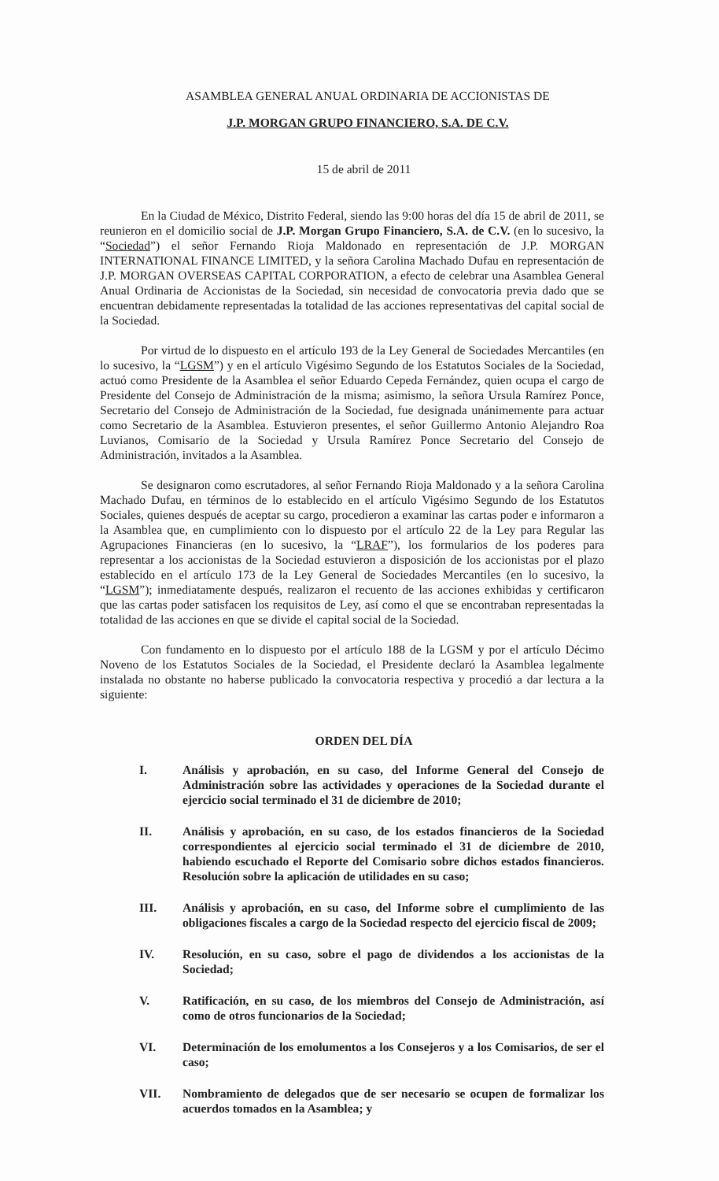ASAMBLEA GENERAL ANUAL ORDINARIA DE ACCIONISTAS DE
J.P. MORGAN GRUPO FINANCIERO, S.A. DE C.V.
15 de abril de 2011
En la Ciudad de México, Distrito Federal, siendo las 9:00 horas del día 15 de abril de 2011, se reunieron en el domicilio social de J.P. Morgan Grupo Financiero, S.A. de C.V. (en lo sucesivo, la “Sociedad”) el señor Fernando Rioja Maldonado en representación de J.P. MORGAN INTERNATIONAL FINANCE LIMITED, y la señora Carolina Machado Dufau en representación de J.P. MORGAN OVERSEAS CAPITAL CORPORATION, a efecto de celebrar una Asamblea General Anual Ordinaria de Accionistas de la Sociedad, sin necesidad de convocatoria previa dado que se encuentran debidamente representadas la totalidad de las acciones representativas del capital social de la Sociedad.
Por virtud de lo dispuesto en el artículo 193 de la Ley General de Sociedades Mercantiles (en lo sucesivo, la “LGSM”) y en el artículo Vigésimo Segundo de los Estatutos Sociales de la Sociedad, actuó como Presidente de la Asamblea el señor Eduardo Cepeda Fernández, quien ocupa el cargo de Presidente del Consejo de Administración de la misma; asimismo, la señora Ursula Ramírez Ponce, Secretario del Consejo de Administración de la Sociedad, fue designada unánimemente para actuar como Secretario de la Asamblea. Estuvieron presentes, el señor Guillermo Antonio Alejandro Roa Luvianos, Comisario de la Sociedad y Ursula Ramírez Ponce Secretario del Consejo de Administración, invitados a la Asamblea.
Se designaron como escrutadores, al señor Fernando Rioja Maldonado y a la señora Carolina Machado Dufau, en términos de lo establecido en el artículo Vigésimo Segundo de los Estatutos Sociales, quienes después de aceptar su cargo, procedieron a examinar las cartas poder e informaron a la Asamblea que, en cumplimiento con lo dispuesto por el artículo 22 de la Ley para Regular las Agrupaciones Financieras (en lo sucesivo, la “LRAF”), los formularios de los poderes para representar a los accionistas de la Sociedad estuvieron a disposición de los accionistas por el plazo establecido en el artículo 173 de la Ley General de Sociedades Mercantiles (en lo sucesivo, la “LGSM”); inmediatamente después, realizaron el recuento de las acciones exhibidas y certificaron que las cartas poder satisfacen los requisitos de Ley, así como el que se encontraban representadas la totalidad de las acciones en que se divide el capital social de la Sociedad.
Con fundamento en lo dispuesto por el artículo 188 de la LGSM y por el artículo Décimo Noveno de los Estatutos Sociales de la Sociedad, el Presidente declaró la Asamblea legalmente instalada no obstante no haberse publicado la convocatoria respectiva y procedió a dar lectura a la siguiente:
ORDEN DEL DÍA
I. Análisis y aprobación, en su caso, del Informe General del Consejo de Administración sobre las actividades y operaciones de la Sociedad durante el ejercicio social terminado el 31 de diciembre de 2010;
II. Análisis y aprobación, en su caso, de los estados financieros de la Sociedad correspondientes al ejercicio social terminado el 31 de diciembre de 2010, habiendo escuchado el Reporte del Comisario sobre dichos estados financieros. Resolución sobre la aplicación de utilidades en su caso;
III. Análisis y aprobación, en su caso, del Informe sobre el cumplimiento de las obligaciones fiscales a cargo de la Sociedad respecto del ejercicio fiscal de 2009;
IV. Resolución, en su caso, sobre el pago de dividendos a los accionistas de la Sociedad;
V. Ratificación, en su caso, de los miembros del Consejo de Administración, así como de otros funcionarios de la Sociedad;
VI. Determinación de los emolumentos a los Consejeros y a los Comisarios, de ser el caso;
VII. Nombramiento de delegados que de ser necesario se ocupen de formalizar los acuerdos tomados en la Asamblea; y